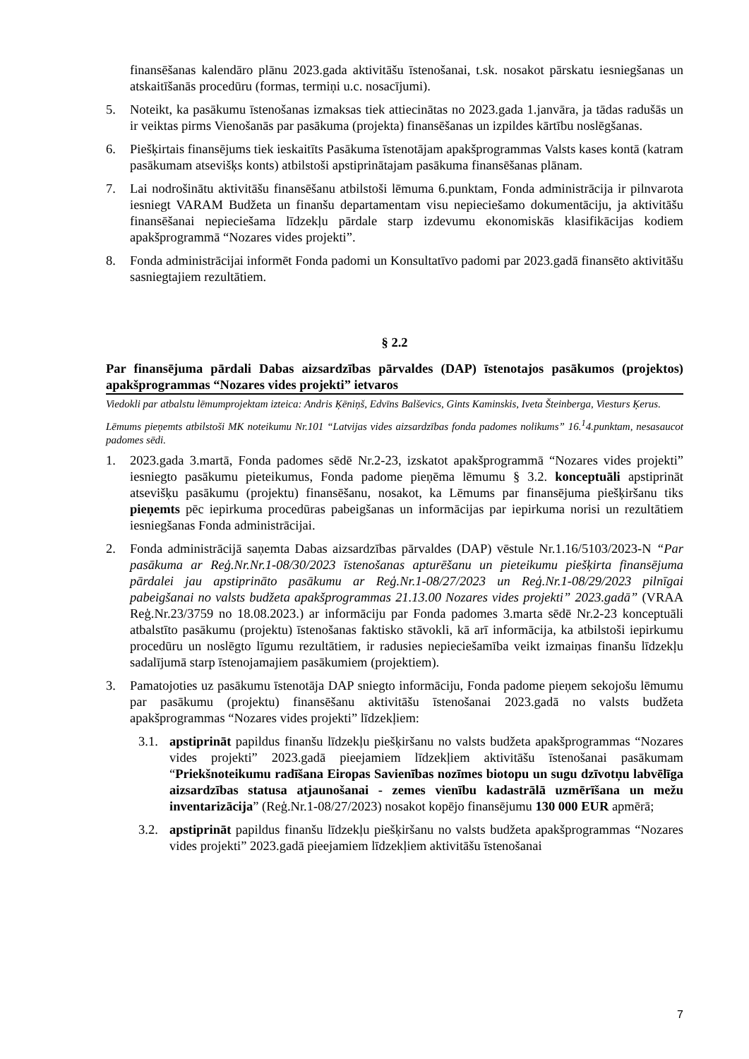finansēšanas kalendāro plānu 2023.gada aktivitāšu īstenošanai, t.sk. nosakot pārskatu iesniegšanas un atskaitīšanās procedūru (formas, termiņi u.c. nosacījumi).
5. Noteikt, ka pasākumu īstenošanas izmaksas tiek attiecinātas no 2023.gada 1.janvāra, ja tādas radušās un ir veiktas pirms Vienošanās par pasākuma (projekta) finansēšanas un izpildes kārtību noslēgšanas.
6. Piešķirtais finansējums tiek ieskaitīts Pasākuma īstenotājam apakšprogrammas Valsts kases kontā (katram pasākumam atsevišķs konts) atbilstoši apstiprinātajam pasākuma finansēšanas plānam.
7. Lai nodrošinātu aktivitāšu finansēšanu atbilstoši lēmuma 6.punktam, Fonda administrācija ir pilnvarota iesniegt VARAM Budžeta un finanšu departamentam visu nepieciešamo dokumentāciju, ja aktivitāšu finansēšanai nepieciešama līdzekļu pārdale starp izdevumu ekonomiskās klasifikācijas kodiem apakšprogrammā “Nozares vides projekti”.
8. Fonda administrācijai informēt Fonda padomi un Konsultatīvo padomi par 2023.gadā finansēto aktivitāšu sasniegtajiem rezultātiem.
§ 2.2
Par finansējuma pārdali Dabas aizsardzības pārvaldes (DAP) īstenotajos pasākumos (projektos) apakšprogrammas “Nozares vides projekti” ietvaros
Viedokli par atbalstu lēmumprojektam izteica: Andris Ķēniņš, Edvīns Balševics, Gints Kaminskis, Iveta Šteinberga, Viesturs Ķerus.
Lēmums pieņemts atbilstoši MK noteikumu Nr.101 “Latvijas vides aizsardzības fonda padomes nolikums” 16.<sup>1</sup>4.punktam, nesasaucot padomes sēdi.
1. 2023.gada 3.martā, Fonda padomes sēdē Nr.2-23, izskatot apakšprogrammā “Nozares vides projekti” iesniegto pasākumu pieteikumus, Fonda padome pieņēma lēmumu § 3.2. konceptuāli apstiprināt atsevišķu pasākumu (projektu) finansēšanu, nosakot, ka Lēmums par finansējuma piešķiršanu tiks pieņemts pēc iepirkuma procedūras pabeigšanas un informācijas par iepirkuma norisi un rezultātiem iesniegšanas Fonda administrācijai.
2. Fonda administrācijā saņemta Dabas aizsardzības pārvaldes (DAP) vēstule Nr.1.16/5103/2023-N “Par pasākuma ar Reģ.Nr.Nr.1-08/30/2023 īstenošanas apturēšanu un pieteikumu piešķirta finansējuma pārdalei jau apstiprināto pasākumu ar Reģ.Nr.1-08/27/2023 un Reģ.Nr.1-08/29/2023 pilnīgai pabeigšanai no valsts budžeta apakšprogrammas 21.13.00 Nozares vides projekti” 2023.gadā” (VRAA Reģ.Nr.23/3759 no 18.08.2023.) ar informāciju par Fonda padomes 3.marta sēdē Nr.2-23 konceptuāli atbalstīto pasākumu (projektu) īstenošanas faktisko stāvokli, kā arī informācija, ka atbilstoši iepirkumu procedūru un noslēgto līgumu rezultātiem, ir radusies nepieciešamība veikt izmaiņas finanšu līdzekļu sadalījumā starp īstenojamajiem pasākumiem (projektiem).
3. Pamatojoties uz pasākumu īstenotāja DAP sniegto informāciju, Fonda padome pieņem sekojošu lēmumu par pasākumu (projektu) finansēšanu aktivitāšu īstenošanai 2023.gadā no valsts budžeta apakšprogrammas “Nozares vides projekti” līdzekļiem:
3.1.
apstiprināt papildus finanšu līdzekļu piešķiršanu no valsts budžeta apakšprogrammas “Nozares vides projekti” 2023.gadā pieejamiem līdzekļiem aktivitāšu īstenošanai pasākumam “Priekšnoteikumu radīšana Eiropas Savienības nozīmes biotopu un sugu dzīvotņu labvēlīga aizsardzības statusa atjaunošanai - zemes vienību kadastrālā uzmērīšana un mežu inventarizācija” (Reģ.Nr.1-08/27/2023) nosakot kopējo finansējumu 130 000 EUR apmērā;
3.2.
apstiprināt papildus finanšu līdzekļu piešķiršanu no valsts budžeta apakšprogrammas “Nozares vides projekti” 2023.gadā pieejamiem līdzekļiem aktivitāšu īstenošanai
7